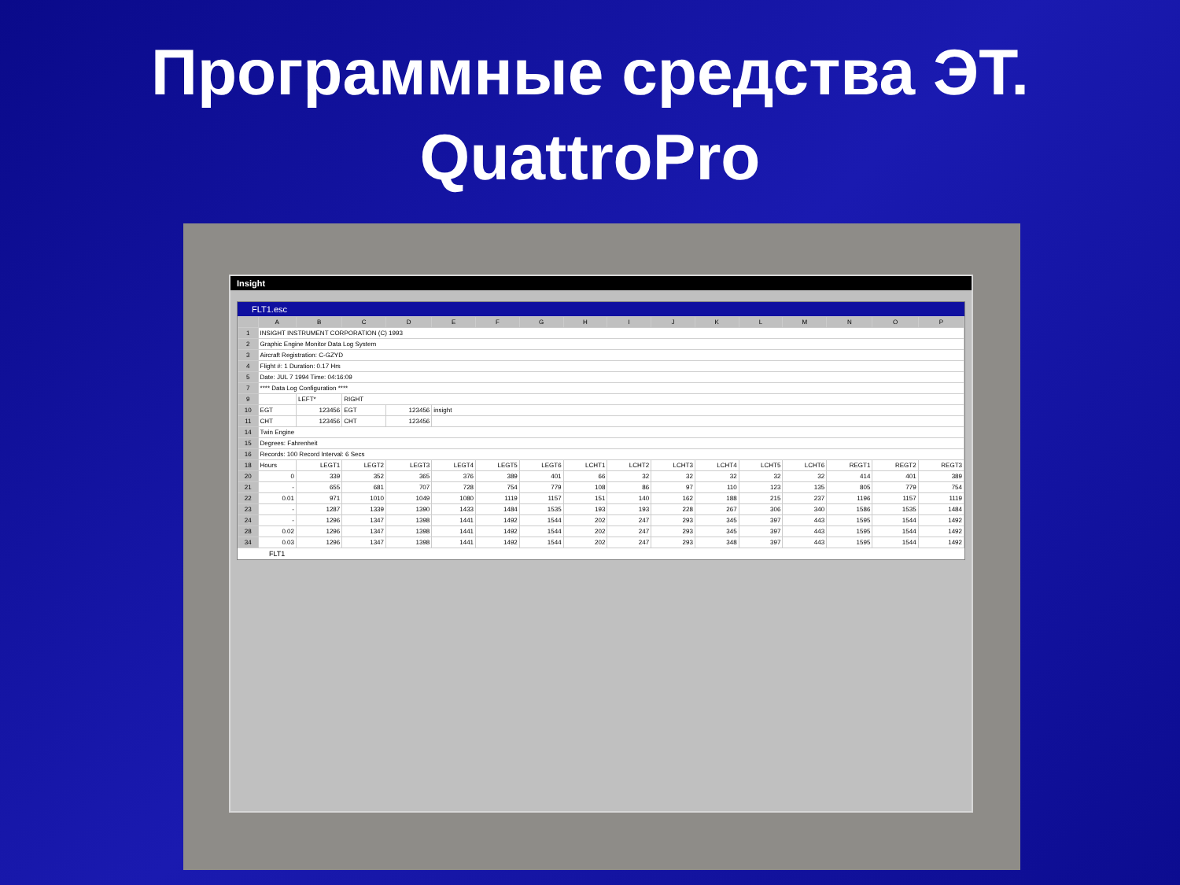Программные средства ЭТ.
QuattroPro
Insight
FLT1.esc
| | A | B | C | D | E | F | G | H | I | J | K | L | M | N | O | P |
| --- | --- | --- | --- | --- | --- | --- | --- | --- | --- | --- | --- | --- | --- | --- | --- | --- |
| 1 | INSIGHT INSTRUMENT CORPORATION (C) 1993 | | | | | | | | | | | | | | | |
| 2 | Graphic Engine Monitor Data Log System | | | | | | | | | | | | | | | |
| 3 | Aircraft Registration: C-GZYD | | | | | | | | | | | | | | | |
| 4 | Flight #: 1 Duration: 0.17 Hrs | | | | | | | | | | | | | | | |
| 5 | Date: JUL 7 1994 Time: 04:16:09 | | | | | | | | | | | | | | | |
| 7 | **** Data Log Configuration **** | | | | | | | | | | | | | | | |
| 9 | | LEFT* | RIGHT | | | | | | | | | | | | | |
| 10 | EGT | 123456 | EGT | 123456 | insight | | | | | | | | | | | |
| 11 | CHT | 123456 | CHT | 123456 | | | | | | | | | | | | |
| 14 | Twin Engine | | | | | | | | | | | | | | | |
| 15 | Degrees: Fahrenheit | | | | | | | | | | | | | | | |
| 16 | Records: 100 Record Interval: 6 Secs | | | | | | | | | | | | | | | |
| 18 | Hours | LEGT1 | LEGT2 | LEGT3 | LEGT4 | LEGT5 | LEGT6 | LCHT1 | LCHT2 | LCHT3 | LCHT4 | LCHT5 | LCHT6 | REGT1 | REGT2 | REGT3 |
| 20 | 0 | 339 | 352 | 365 | 376 | 389 | 401 | 66 | 32 | 32 | 32 | 32 | 32 | 414 | 401 | 389 |
| 21 | - | 655 | 681 | 707 | 728 | 754 | 779 | 108 | 86 | 97 | 110 | 123 | 135 | 805 | 779 | 754 |
| 22 | 0.01 | 971 | 1010 | 1049 | 1080 | 1119 | 1157 | 151 | 140 | 162 | 188 | 215 | 237 | 1196 | 1157 | 1119 |
| 23 | - | 1287 | 1339 | 1390 | 1433 | 1484 | 1535 | 193 | 193 | 228 | 267 | 306 | 340 | 1586 | 1535 | 1484 |
| 24 | - | 1296 | 1347 | 1398 | 1441 | 1492 | 1544 | 202 | 247 | 293 | 345 | 397 | 443 | 1595 | 1544 | 1492 |
| 28 | 0.02 | 1296 | 1347 | 1398 | 1441 | 1492 | 1544 | 202 | 247 | 293 | 345 | 397 | 443 | 1595 | 1544 | 1492 |
| 34 | 0.03 | 1296 | 1347 | 1398 | 1441 | 1492 | 1544 | 202 | 247 | 293 | 348 | 397 | 443 | 1595 | 1544 | 1492 |
FLT1